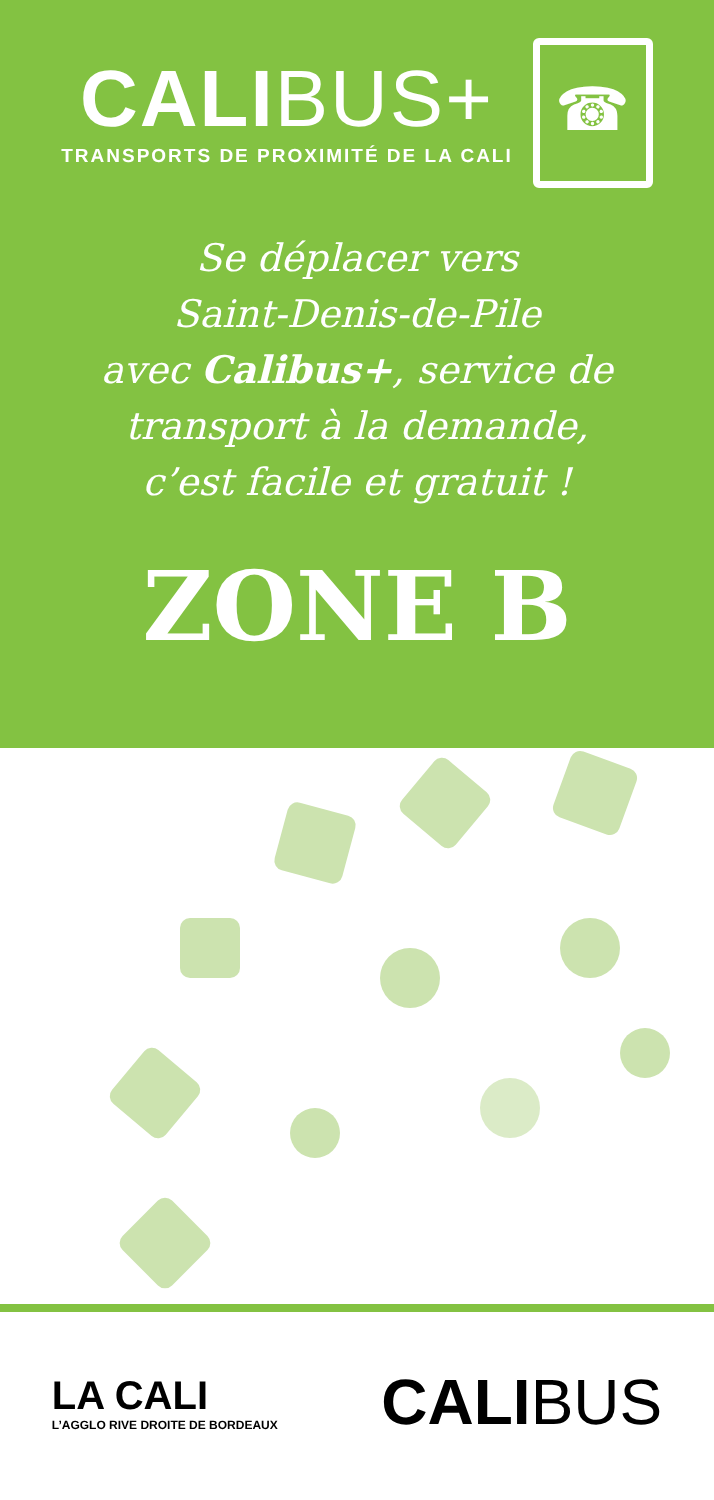CALIBUS+
TRANSPORTS DE PROXIMITÉ DE LA CALI
☎
Se déplacer vers
Saint-Denis-de-Pile
avec Calibus+, service de
transport à la demande,
c’est facile et gratuit !
ZONE B
LA CALI
L’AGGLO RIVE DROITE DE BORDEAUX
CALIBUS